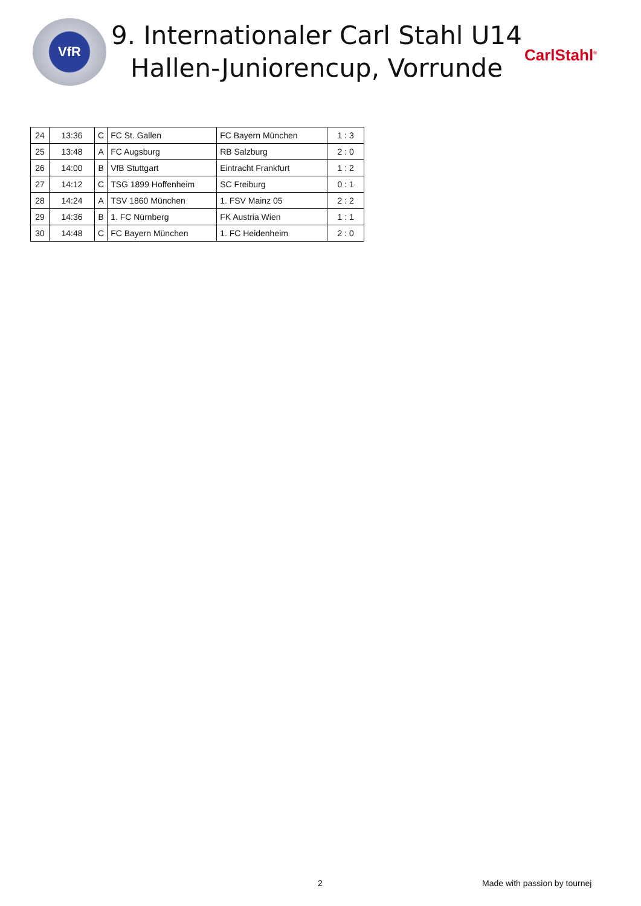VfR
9. Internationaler Carl Stahl U14 Hallen-Juniorencup, Vorrunde
CarlStahl<sup>®</sup>
| 24 | 13:36 | C | FC St. Gallen | FC Bayern München | 1 : 3 |
| 25 | 13:48 | A | FC Augsburg | RB Salzburg | 2 : 0 |
| 26 | 14:00 | B | VfB Stuttgart | Eintracht Frankfurt | 1 : 2 |
| 27 | 14:12 | C | TSG 1899 Hoffenheim | SC Freiburg | 0 : 1 |
| 28 | 14:24 | A | TSV 1860 München | 1. FSV Mainz 05 | 2 : 2 |
| 29 | 14:36 | B | 1. FC Nürnberg | FK Austria Wien | 1 : 1 |
| 30 | 14:48 | C | FC Bayern München | 1. FC Heidenheim | 2 : 0 |
2 Made with passion by tournej